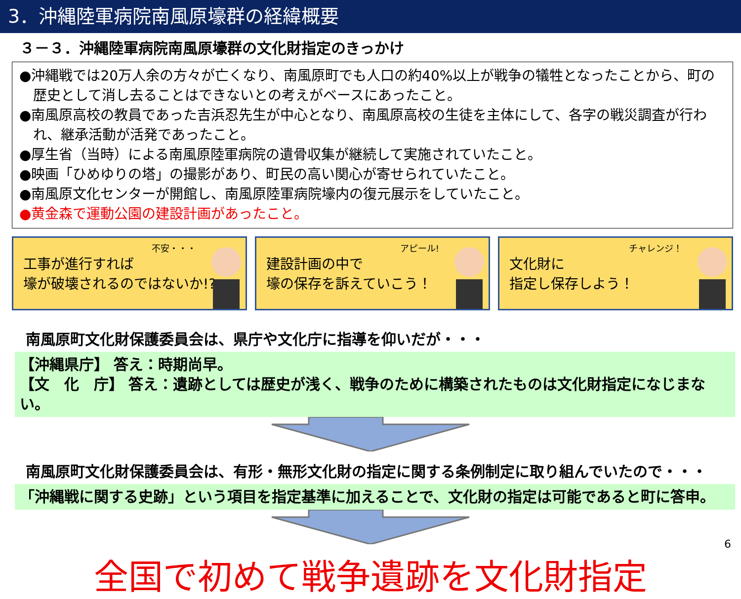3．沖縄陸軍病院南風原壕群の経緯概要
３－３．沖縄陸軍病院南風原壕群の文化財指定のきっかけ
●沖縄戦では20万人余の方々が亡くなり、南風原町でも人口の約40%以上が戦争の犠牲となったことから、町の歴史として消し去ることはできないとの考えがベースにあったこと。
●南風原高校の教員であった吉浜忍先生が中心となり、南風原高校の生徒を主体にして、各字の戦災調査が行われ、継承活動が活発であったこと。
●厚生省（当時）による南風原陸軍病院の遺骨収集が継続して実施されていたこと。
●映画「ひめゆりの塔」の撮影があり、町民の高い関心が寄せられていたこと。
●南風原文化センターが開館し、南風原陸軍病院壕内の復元展示をしていたこと。
●黄金森で運動公園の建設計画があったこと。
不安・・・
工事が進行すれば
壕が破壊されるのではないか!?
アピール!
建設計画の中で
壕の保存を訴えていこう！
チャレンジ！
文化財に
指定し保存しよう！
南風原町文化財保護委員会は、県庁や文化庁に指導を仰いだが・・・
【沖縄県庁】 答え：時期尚早。
【文　化　庁】 答え：遺跡としては歴史が浅く、戦争のために構築されたものは文化財指定になじまない。
南風原町文化財保護委員会は、有形・無形文化財の指定に関する条例制定に取り組んでいたので・・・
「沖縄戦に関する史跡」という項目を指定基準に加えることで、文化財の指定は可能であると町に答申。
全国で初めて戦争遺跡を文化財指定
6